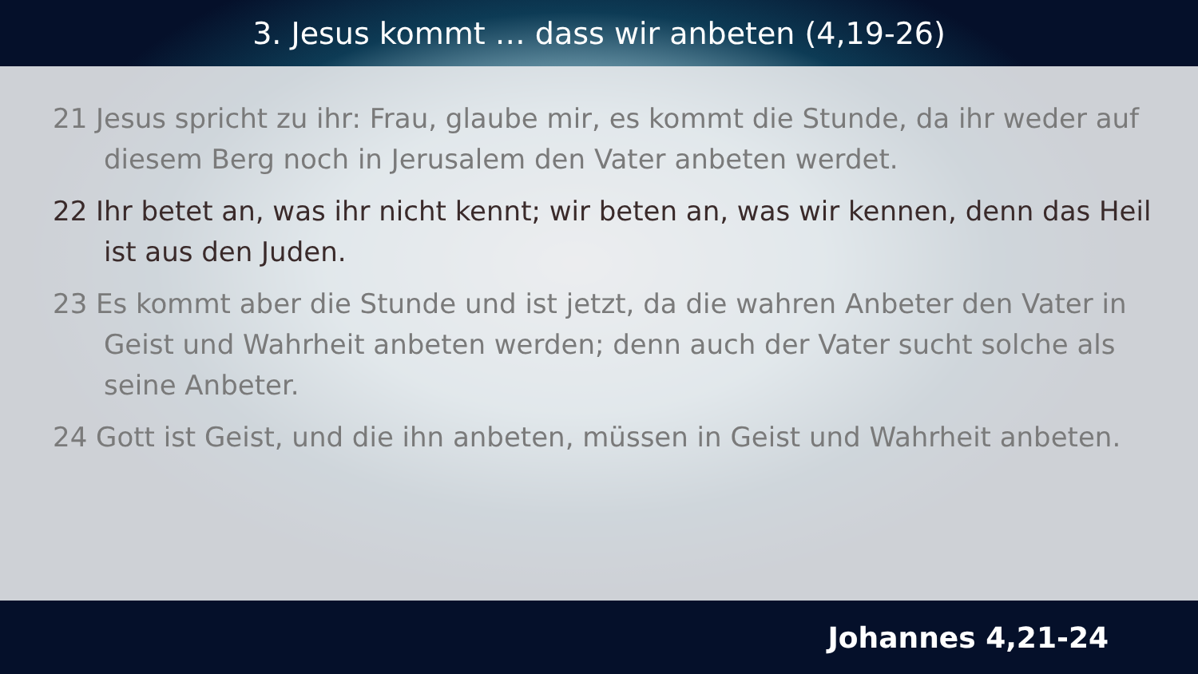3. Jesus kommt … dass wir anbeten (4,19-26)
21 Jesus spricht zu ihr: Frau, glaube mir, es kommt die Stunde, da ihr weder auf diesem Berg noch in Jerusalem den Vater anbeten werdet.
22 Ihr betet an, was ihr nicht kennt; wir beten an, was wir kennen, denn das Heil ist aus den Juden.
23 Es kommt aber die Stunde und ist jetzt, da die wahren Anbeter den Vater in Geist und Wahrheit anbeten werden; denn auch der Vater sucht solche als seine Anbeter.
24 Gott ist Geist, und die ihn anbeten, müssen in Geist und Wahrheit anbeten.
Johannes 4,21-24